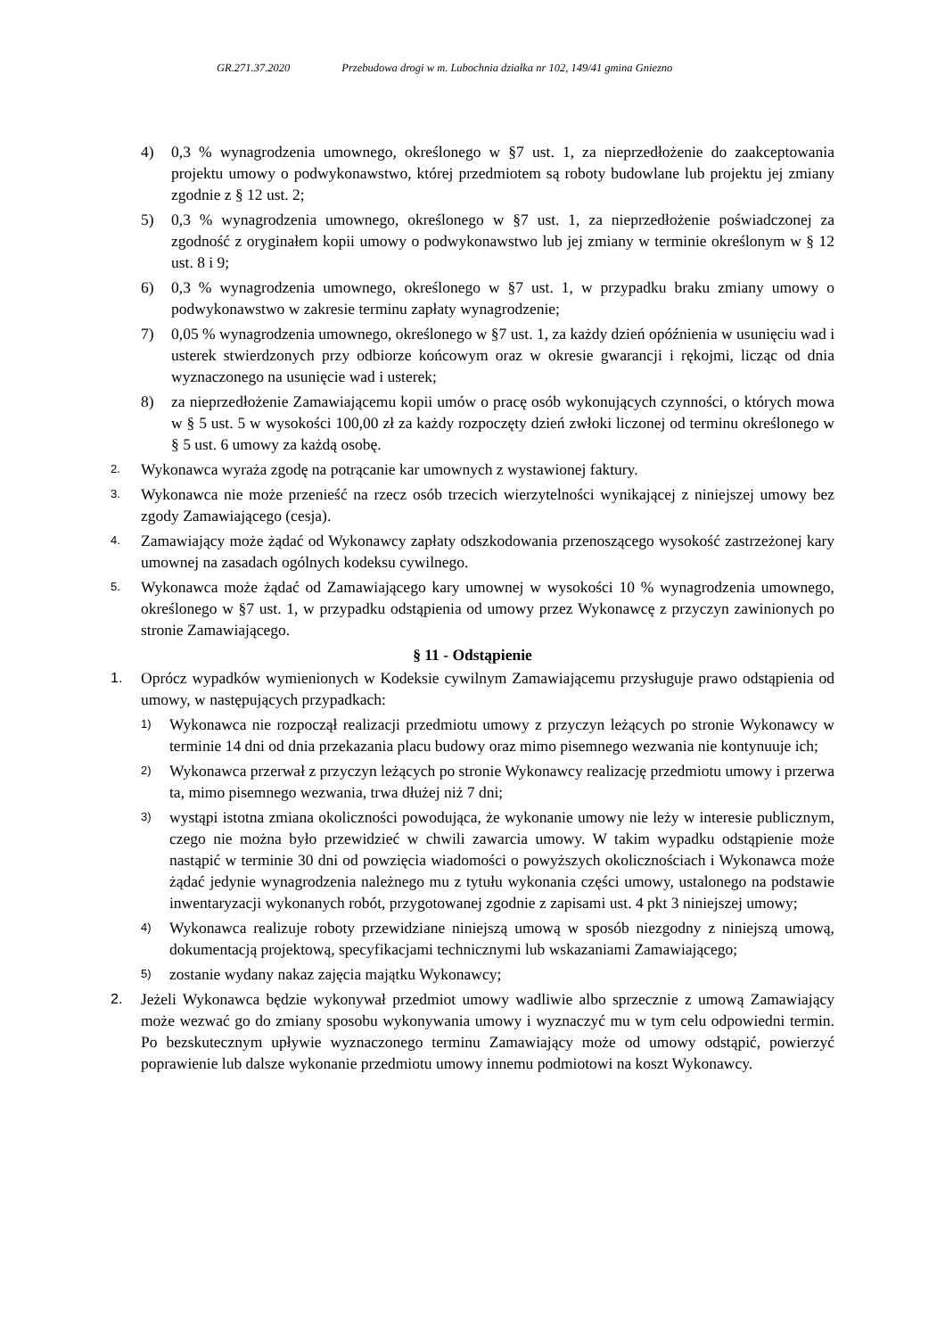GR.271.37.2020 Przebudowa drogi w m. Lubochnia działka nr 102, 149/41 gmina Gniezno
4) 0,3 % wynagrodzenia umownego, określonego w §7 ust. 1, za nieprzedłożenie do zaakceptowania projektu umowy o podwykonawstwo, której przedmiotem są roboty budowlane lub projektu jej zmiany zgodnie z § 12 ust. 2;
5) 0,3 % wynagrodzenia umownego, określonego w §7 ust. 1, za nieprzedłożenie poświadczonej za zgodność z oryginałem kopii umowy o podwykonawstwo lub jej zmiany w terminie określonym w § 12 ust. 8 i 9;
6) 0,3 % wynagrodzenia umownego, określonego w §7 ust. 1, w przypadku braku zmiany umowy o podwykonawstwo w zakresie terminu zapłaty wynagrodzenie;
7) 0,05 % wynagrodzenia umownego, określonego w §7 ust. 1, za każdy dzień opóźnienia w usunięciu wad i usterek stwierdzonych przy odbiorze końcowym oraz w okresie gwarancji i rękojmi, licząc od dnia wyznaczonego na usunięcie wad i usterek;
8) za nieprzedłożenie Zamawiającemu kopii umów o pracę osób wykonujących czynności, o których mowa w § 5 ust. 5 w wysokości 100,00 zł za każdy rozpoczęty dzień zwłoki liczonej od terminu określonego w § 5 ust. 6 umowy za każdą osobę.
2.
Wykonawca wyraża zgodę na potrącanie kar umownych z wystawionej faktury.
3.
Wykonawca nie może przenieść na rzecz osób trzecich wierzytelności wynikającej z niniejszej umowy bez zgody Zamawiającego (cesja).
4.
Zamawiający może żądać od Wykonawcy zapłaty odszkodowania przenoszącego wysokość zastrzeżonej kary umownej na zasadach ogólnych kodeksu cywilnego.
5.
Wykonawca może żądać od Zamawiającego kary umownej w wysokości 10 % wynagrodzenia umownego, określonego w §7 ust. 1, w przypadku odstąpienia od umowy przez Wykonawcę z przyczyn zawinionych po stronie Zamawiającego.
§ 11 - Odstąpienie
1. Oprócz wypadków wymienionych w Kodeksie cywilnym Zamawiającemu przysługuje prawo odstąpienia od umowy, w następujących przypadkach:
1)
Wykonawca nie rozpoczął realizacji przedmiotu umowy z przyczyn leżących po stronie Wykonawcy w terminie 14 dni od dnia przekazania placu budowy oraz mimo pisemnego wezwania nie kontynuuje ich;
2)
Wykonawca przerwał z przyczyn leżących po stronie Wykonawcy realizację przedmiotu umowy i przerwa ta, mimo pisemnego wezwania, trwa dłużej niż 7 dni;
3)
wystąpi istotna zmiana okoliczności powodująca, że wykonanie umowy nie leży w interesie publicznym, czego nie można było przewidzieć w chwili zawarcia umowy. W takim wypadku odstąpienie może nastąpić w terminie 30 dni od powzięcia wiadomości o powyższych okolicznościach i Wykonawca może żądać jedynie wynagrodzenia należnego mu z tytułu wykonania części umowy, ustalonego na podstawie inwentaryzacji wykonanych robót, przygotowanej zgodnie z zapisami ust. 4 pkt 3 niniejszej umowy;
4)
Wykonawca realizuje roboty przewidziane niniejszą umową w sposób niezgodny z niniejszą umową, dokumentacją projektową, specyfikacjami technicznymi lub wskazaniami Zamawiającego;
5)
zostanie wydany nakaz zajęcia majątku Wykonawcy;
2. Jeżeli Wykonawca będzie wykonywał przedmiot umowy wadliwie albo sprzecznie z umową Zamawiający może wezwać go do zmiany sposobu wykonywania umowy i wyznaczyć mu w tym celu odpowiedni termin. Po bezskutecznym upływie wyznaczonego terminu Zamawiający może od umowy odstąpić, powierzyć poprawienie lub dalsze wykonanie przedmiotu umowy innemu podmiotowi na koszt Wykonawcy.